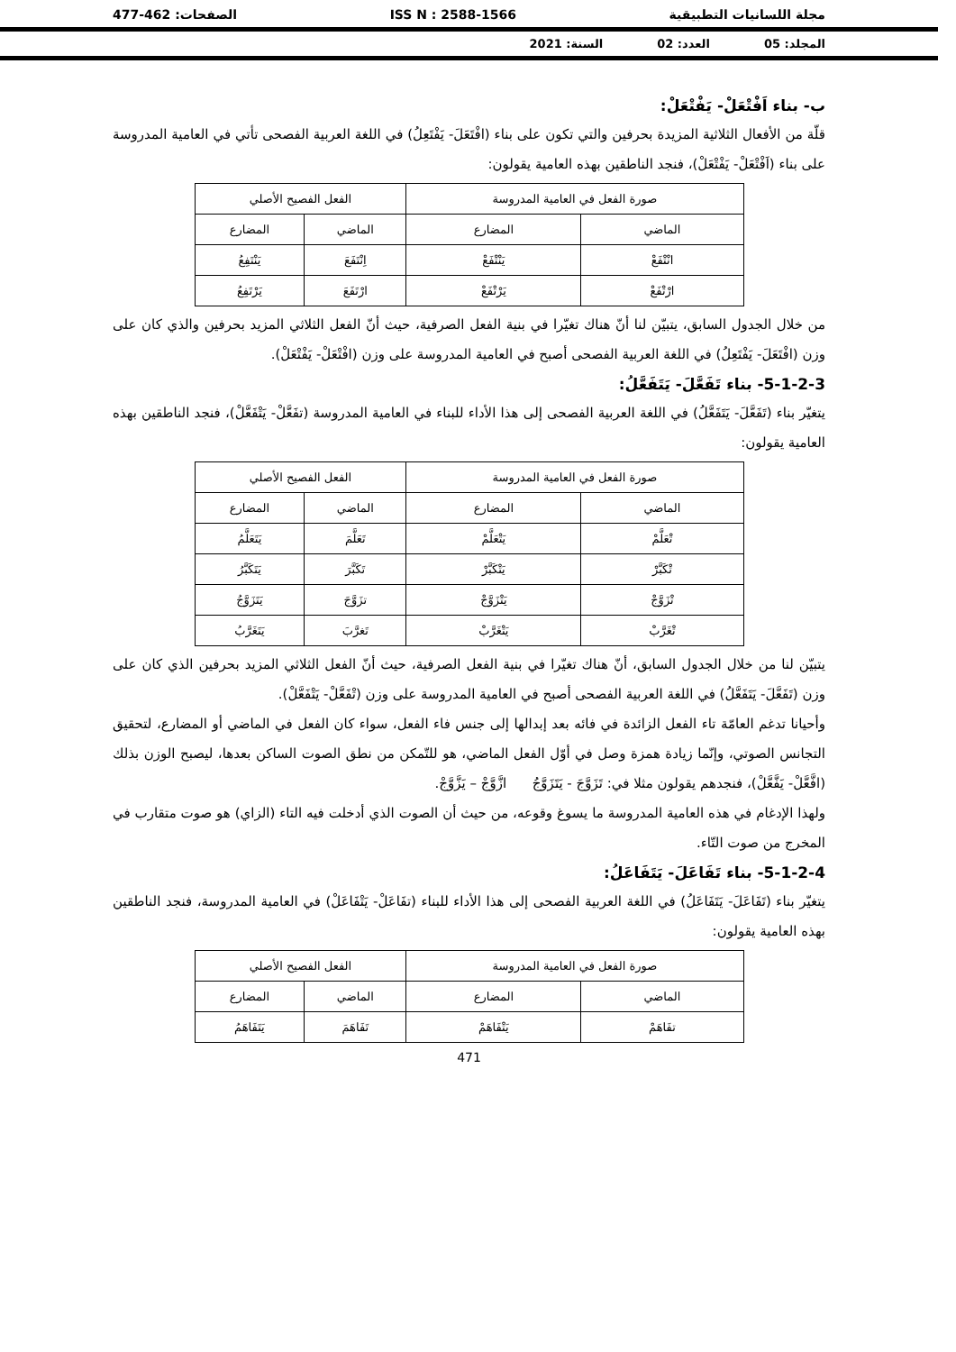مجلة اللسانيات التطبيقية ISS N : 2588-1566 الصفحات: 462-477
المجلد: 05 العدد: 02 السنة: 2021
ب- بناء اَفْتْعَلْ- يَفْتْعَلْ:
قلّة من الأفعال الثلاثية المزيدة بحرفين والتي تكون على بناء (افْتَعَلَ- يَفْتَعِلُ) في اللغة العربية الفصحى تأتي في العامية المدروسة على بناء (اَفْتْعَلْ- يَفْتْعَلْ)، فنجد الناطقين بهذه العامية يقولون:
| صورة الفعل في العامية المدروسة | | الفعل الفصيح الأصلي | |
| الماضي | المضارع | الماضي | المضارع |
| انْتْفَعْ | يَنْتْفَعْ | اِنْتَفَعَ | يَنْتَفِعُ |
| ارْتْفَعْ | يَرْتْفَعْ | ارْتَفَعَ | يَرْتَفِعُ |
من خلال الجدول السابق، يتبيّن لنا أنّ هناك تغيّرا في بنية الفعل الصرفية، حيث أنّ الفعل الثلاثي المزيد بحرفين والذي كان على وزن (افْتَعَلَ- يَفْتَعِلُ) في اللغة العربية الفصحى أصبح في العامية المدروسة على وزن (افْتْعَلْ- يَفْتْعَلْ).
5-1-2-3- بناء تَفَعَّلَ- يَتَفَعَّلُ:
يتغيّر بناء (تَفَعَّلَ- يَتَفَعَّلُ) في اللغة العربية الفصحى إلى هذا الأداء للبناء في العامية المدروسة (تفَعَّلْ- يَتْفَعَّلْ)، فنجد الناطقين بهذه العامية يقولون:
| صورة الفعل في العامية المدروسة | | الفعل الفصيح الأصلي | |
| الماضي | المضارع | الماضي | المضارع |
| تْعَلَّمْ | يَتْعَلَّمْ | تَعَلَّمَ | يَتَعَلَّمُ |
| تْكَبَّرْ | يَتْكَبَّرْ | تَكَبَّرَ | يَتَكَبَّرُ |
| تْزَوَّجْ | يَتْزَوَّجْ | تزَوَّجَ | يَتَزَوَّجُ |
| تْغَرَّبْ | يَتْغَرَّبْ | تَغرَّبَ | يَتَغَرَّبُ |
يتبيّن لنا من خلال الجدول السابق، أنّ هناك تغيّرا في بنية الفعل الصرفية، حيث أنّ الفعل الثلاثي المزيد بحرفين الذي كان على وزن (تَفَعَّلَ- يَتَفَعَّلُ) في اللغة العربية الفصحى أصبح في العامية المدروسة على وزن (تْفَعَّلْ- يَتْفَعَّلْ).
وأحيانا تدغم العامّة تاء الفعل الزائدة في فائه بعد إبدالها إلى جنس فاء الفعل، سواء كان الفعل في الماضي أو المضارع، لتحقيق التجانس الصوتي، وإنّما زيادة همزة وصل في أوّل الفعل الماضي، هو للتّمكن من نطق الصوت الساكن بعدها، ليصبح الوزن بذلك (افَّعَّلْ- يَفَّعَّلْ)، فنجدهم يقولون مثلا في: تَزَوَّجَ - يَتَزَوَّجُ ازَّوَّجْ – يَزَّوَّجْ.
ولهذا الإدغام في هذه العامية المدروسة ما يسوغ وقوعه، من حيث أن الصوت الذي أدخلت فيه التاء (الزاي) هو صوت متقارب في المخرج من صوت التّاء.
5-1-2-4- بناء تَفَاعَلَ- يَتَفَاعَلُ:
يتغيّر بناء (تَفَاعَلَ- يَتَفَاعَلُ) في اللغة العربية الفصحى إلى هذا الأداء للبناء (تفَاعَلْ- يَتْفَاعَلْ) في العامية المدروسة، فنجد الناطقين بهذه العامية يقولون:
| صورة الفعل في العامية المدروسة | | الفعل الفصيح الأصلي | |
| الماضي | المضارع | الماضي | المضارع |
| تفَاهَمْ | يَتْفَاهَمْ | تَفَاهَمَ | يَتَفَاهَمُ |
471